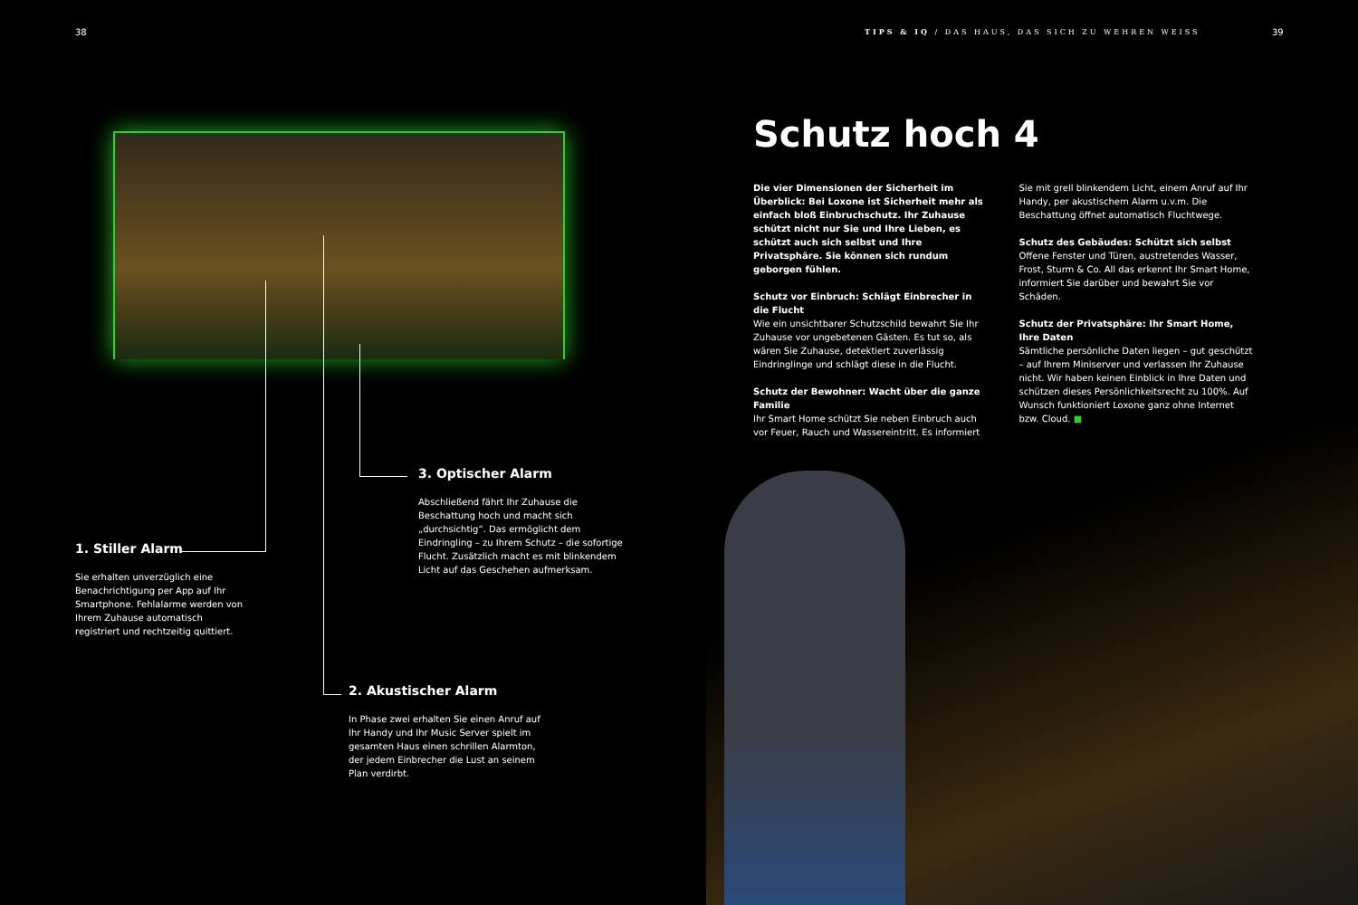38
3. Optischer Alarm
Abschließend fährt Ihr Zuhause die Beschattung hoch und macht sich „durchsichtig“. Das ermöglicht dem Eindringling – zu Ihrem Schutz – die sofortige Flucht. Zusätzlich macht es mit blinkendem Licht auf das Geschehen aufmerksam.
1. Stiller Alarm
Sie erhalten unverzüglich eine Benachrichtigung per App auf Ihr Smartphone. Fehlalarme werden von Ihrem Zuhause automatisch registriert und rechtzeitig quittiert.
2. Akustischer Alarm
In Phase zwei erhalten Sie einen Anruf auf Ihr Handy und Ihr Music Server spielt im gesamten Haus einen schrillen Alarmton, der jedem Einbrecher die Lust an seinem Plan verdirbt.
TIPS & IQ / DAS HAUS, DAS SICH ZU WEHREN WEISS
39
Schutz hoch 4
Die vier Dimensionen der Sicherheit im Überblick: Bei Loxone ist Sicherheit mehr als einfach bloß Einbruchschutz. Ihr Zuhause schützt nicht nur Sie und Ihre Lieben, es schützt auch sich selbst und Ihre Privatsphäre. Sie können sich rundum geborgen fühlen.
Schutz vor Einbruch: Schlägt Einbrecher in die Flucht
Wie ein unsichtbarer Schutzschild bewahrt Sie Ihr Zuhause vor ungebetenen Gästen. Es tut so, als wären Sie Zuhause, detektiert zuverlässig Eindringlinge und schlägt diese in die Flucht.
Schutz der Bewohner: Wacht über die ganze Familie
Ihr Smart Home schützt Sie neben Einbruch auch vor Feuer, Rauch und Wassereintritt. Es informiert Sie mit grell blinkendem Licht, einem Anruf auf Ihr Handy, per akustischem Alarm u.v.m. Die Beschattung öffnet automatisch Fluchtwege.
Schutz des Gebäudes: Schützt sich selbst
Offene Fenster und Türen, austretendes Wasser, Frost, Sturm & Co. All das erkennt Ihr Smart Home, informiert Sie darüber und bewahrt Sie vor Schäden.
Schutz der Privatsphäre: Ihr Smart Home, Ihre Daten
Sämtliche persönliche Daten liegen – gut geschützt – auf Ihrem Miniserver und verlassen Ihr Zuhause nicht. Wir haben keinen Einblick in Ihre Daten und schützen dieses Persönlichkeitsrecht zu 100%. Auf Wunsch funktioniert Loxone ganz ohne Internet bzw. Cloud. ■